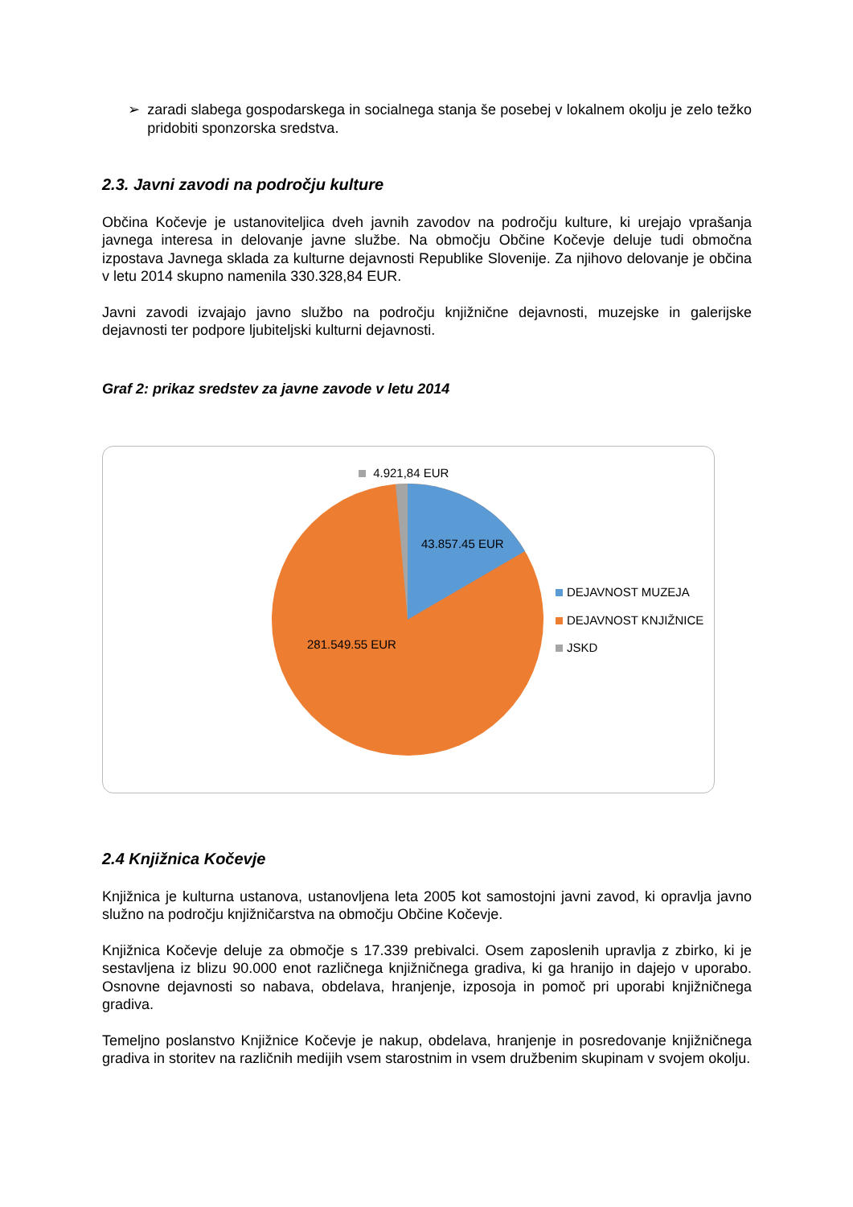➢ zaradi slabega gospodarskega in socialnega stanja še posebej v lokalnem okolju je zelo težko pridobiti sponzorska sredstva.
2.3. Javni zavodi na področju kulture
Občina Kočevje je ustanoviteljica dveh javnih zavodov na področju kulture, ki urejajo vprašanja javnega interesa in delovanje javne službe. Na območju Občine Kočevje deluje tudi območna izpostava Javnega sklada za kulturne dejavnosti Republike Slovenije. Za njihovo delovanje je občina v letu 2014 skupno namenila 330.328,84 EUR.
Javni zavodi izvajajo javno službo na področju knjižnične dejavnosti, muzejske in galerijske dejavnosti ter podpore ljubiteljski kulturni dejavnosti.
Graf 2: prikaz sredstev za javne zavode v letu 2014
4.921,84 EUR
43.857.45 EUR
281.549.55 EUR
DEJAVNOST MUZEJA
DEJAVNOST KNJIŽNICE
JSKD
2.4 Knjižnica Kočevje
Knjižnica je kulturna ustanova, ustanovljena leta 2005 kot samostojni javni zavod, ki opravlja javno služno na področju knjižničarstva na območju Občine Kočevje.
Knjižnica Kočevje deluje za območje s 17.339 prebivalci. Osem zaposlenih upravlja z zbirko, ki je sestavljena iz blizu 90.000 enot različnega knjižničnega gradiva, ki ga hranijo in dajejo v uporabo. Osnovne dejavnosti so nabava, obdelava, hranjenje, izposoja in pomoč pri uporabi knjižničnega gradiva.
Temeljno poslanstvo Knjižnice Kočevje je nakup, obdelava, hranjenje in posredovanje knjižničnega gradiva in storitev na različnih medijih vsem starostnim in vsem družbenim skupinam v svojem okolju.